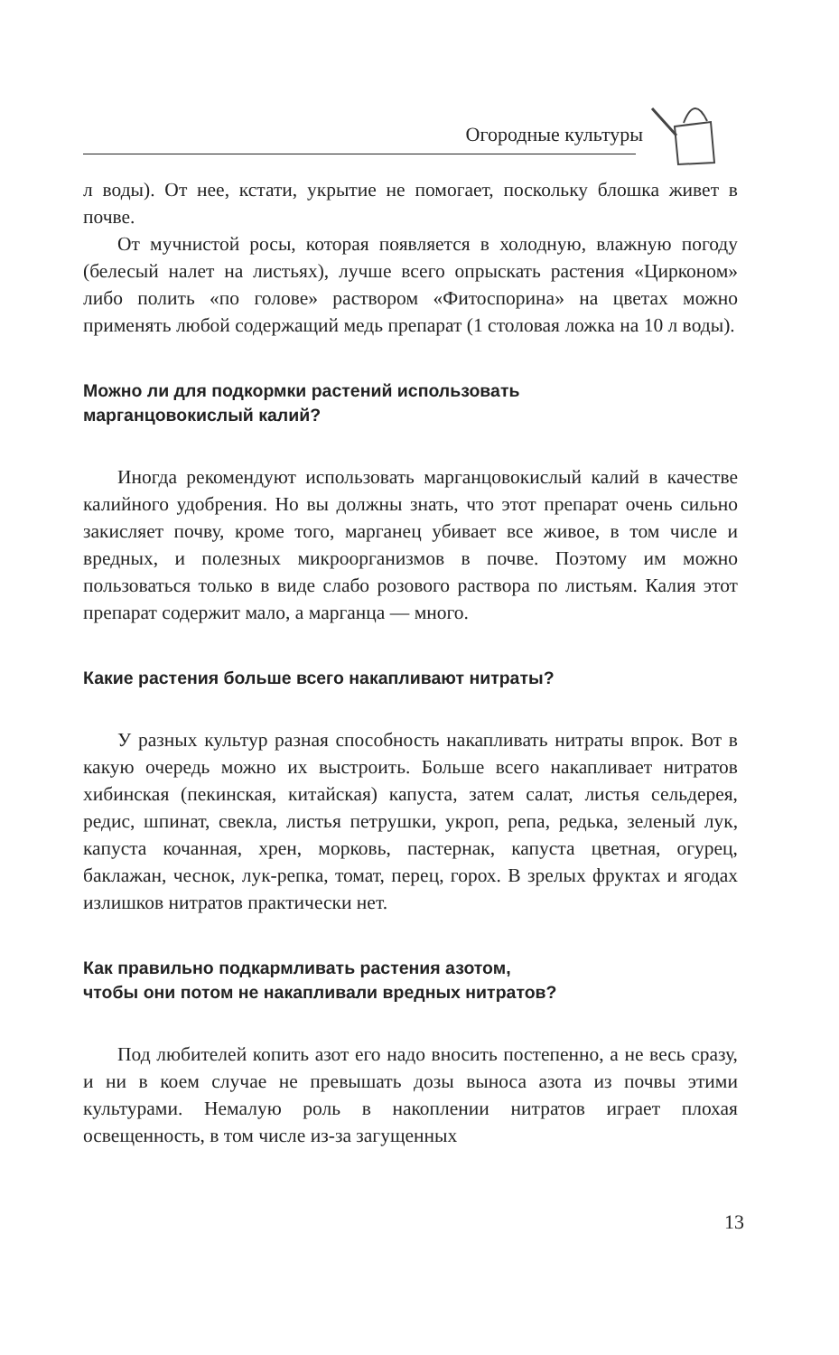Огородные культуры
л воды). От нее, кстати, укрытие не помогает, поскольку блошка живет в почве.
От мучнистой росы, которая появляется в холодную, влажную погоду (белесый налет на листьях), лучше всего опрыскать растения «Цирконом» либо полить «по голове» раствором «Фитоспорина» на цветах можно применять любой содержащий медь препарат (1 столовая ложка на 10 л воды).
Можно ли для подкормки растений использовать
марганцовокислый калий?
Иногда рекомендуют использовать марганцовокислый калий в качестве калийного удобрения. Но вы должны знать, что этот препарат очень сильно закисляет почву, кроме того, марганец убивает все живое, в том числе и вредных, и полезных микроорганизмов в почве. Поэтому им можно пользоваться только в виде слабо розового раствора по листьям. Калия этот препарат содержит мало, а марганца — много.
Какие растения больше всего накапливают нитраты?
У разных культур разная способность накапливать нитраты впрок. Вот в какую очередь можно их выстроить. Больше всего накапливает нитратов хибинская (пекинская, китайская) капуста, затем салат, листья сельдерея, редис, шпинат, свекла, листья петрушки, укроп, репа, редька, зеленый лук, капуста кочанная, хрен, морковь, пастернак, капуста цветная, огурец, баклажан, чеснок, лук-репка, томат, перец, горох. В зрелых фруктах и ягодах излишков нитратов практически нет.
Как правильно подкармливать растения азотом,
чтобы они потом не накапливали вредных нитратов?
Под любителей копить азот его надо вносить постепенно, а не весь сразу, и ни в коем случае не превышать дозы выноса азота из почвы этими культурами. Немалую роль в накоплении нитратов играет плохая освещенность, в том числе из-за загущенных
13